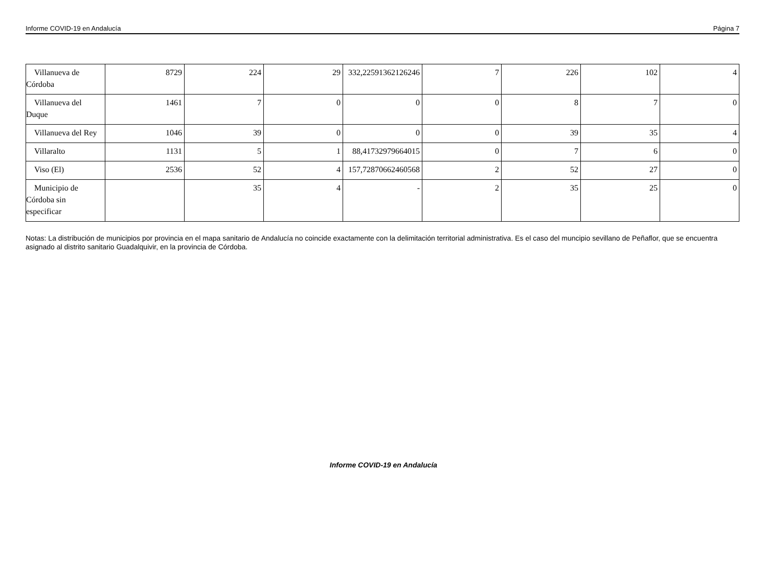Informe COVID-19 en Andalucía Página 7
| Villanueva de Córdoba | 8729 | 224 | 29 | 332,22591362126246 | 7 | 226 | 102 | 4 |
| Villanueva del Duque | 1461 | 7 | 0 | 0 | 0 | 8 | 7 | 0 |
| Villanueva del Rey | 1046 | 39 | 0 | 0 | 0 | 39 | 35 | 4 |
| Villaralto | 1131 | 5 | 1 | 88,41732979664015 | 0 | 7 | 6 | 0 |
| Viso (El) | 2536 | 52 | 4 | 157,72870662460568 | 2 | 52 | 27 | 0 |
| Municipio de Córdoba sin especificar | | 35 | 4 | - | 2 | 35 | 25 | 0 |
Notas: La distribución de municipios por provincia en el mapa sanitario de Andalucía no coincide exactamente con la delimitación territorial administrativa. Es el caso del muncipio sevillano de Peñaflor, que se encuentra asignado al distrito sanitario Guadalquivir, en la provincia de Córdoba.
Informe COVID-19 en Andalucía